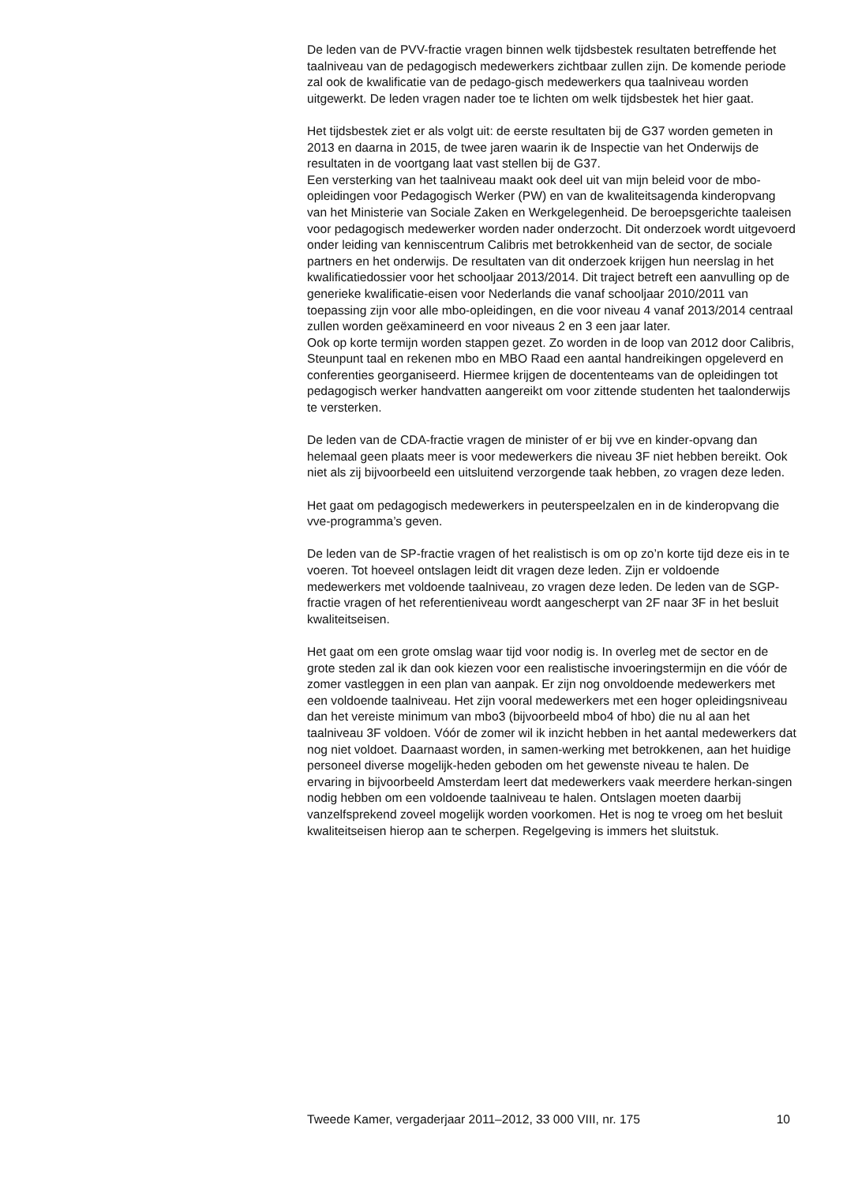De leden van de PVV-fractie vragen binnen welk tijdsbestek resultaten betreffende het taalniveau van de pedagogisch medewerkers zichtbaar zullen zijn. De komende periode zal ook de kwalificatie van de pedago-gisch medewerkers qua taalniveau worden uitgewerkt. De leden vragen nader toe te lichten om welk tijdsbestek het hier gaat.
Het tijdsbestek ziet er als volgt uit: de eerste resultaten bij de G37 worden gemeten in 2013 en daarna in 2015, de twee jaren waarin ik de Inspectie van het Onderwijs de resultaten in de voortgang laat vast stellen bij de G37.
Een versterking van het taalniveau maakt ook deel uit van mijn beleid voor de mbo-opleidingen voor Pedagogisch Werker (PW) en van de kwaliteitsagenda kinderopvang van het Ministerie van Sociale Zaken en Werkgelegenheid. De beroepsgerichte taaleisen voor pedagogisch medewerker worden nader onderzocht. Dit onderzoek wordt uitgevoerd onder leiding van kenniscentrum Calibris met betrokkenheid van de sector, de sociale partners en het onderwijs. De resultaten van dit onderzoek krijgen hun neerslag in het kwalificatiedossier voor het schooljaar 2013/2014. Dit traject betreft een aanvulling op de generieke kwalificatie-eisen voor Nederlands die vanaf schooljaar 2010/2011 van toepassing zijn voor alle mbo-opleidingen, en die voor niveau 4 vanaf 2013/2014 centraal zullen worden geëxamineerd en voor niveaus 2 en 3 een jaar later.
Ook op korte termijn worden stappen gezet. Zo worden in de loop van 2012 door Calibris, Steunpunt taal en rekenen mbo en MBO Raad een aantal handreikingen opgeleverd en conferenties georganiseerd. Hiermee krijgen de docententeams van de opleidingen tot pedagogisch werker handvatten aangereikt om voor zittende studenten het taalonderwijs te versterken.
De leden van de CDA-fractie vragen de minister of er bij vve en kinder-opvang dan helemaal geen plaats meer is voor medewerkers die niveau 3F niet hebben bereikt. Ook niet als zij bijvoorbeeld een uitsluitend verzorgende taak hebben, zo vragen deze leden.
Het gaat om pedagogisch medewerkers in peuterspeelzalen en in de kinderopvang die vve-programma’s geven.
De leden van de SP-fractie vragen of het realistisch is om op zo’n korte tijd deze eis in te voeren. Tot hoeveel ontslagen leidt dit vragen deze leden. Zijn er voldoende medewerkers met voldoende taalniveau, zo vragen deze leden. De leden van de SGP-fractie vragen of het referentieniveau wordt aangescherpt van 2F naar 3F in het besluit kwaliteitseisen.
Het gaat om een grote omslag waar tijd voor nodig is. In overleg met de sector en de grote steden zal ik dan ook kiezen voor een realistische invoeringstermijn en die vóór de zomer vastleggen in een plan van aanpak. Er zijn nog onvoldoende medewerkers met een voldoende taalniveau. Het zijn vooral medewerkers met een hoger opleidingsniveau dan het vereiste minimum van mbo3 (bijvoorbeeld mbo4 of hbo) die nu al aan het taalniveau 3F voldoen. Vóór de zomer wil ik inzicht hebben in het aantal medewerkers dat nog niet voldoet. Daarnaast worden, in samen-werking met betrokkenen, aan het huidige personeel diverse mogelijk-heden geboden om het gewenste niveau te halen. De ervaring in bijvoorbeeld Amsterdam leert dat medewerkers vaak meerdere herkan-singen nodig hebben om een voldoende taalniveau te halen. Ontslagen moeten daarbij vanzelfsprekend zoveel mogelijk worden voorkomen. Het is nog te vroeg om het besluit kwaliteitseisen hierop aan te scherpen. Regelgeving is immers het sluitstuk.
Tweede Kamer, vergaderjaar 2011–2012, 33 000 VIII, nr. 175 10